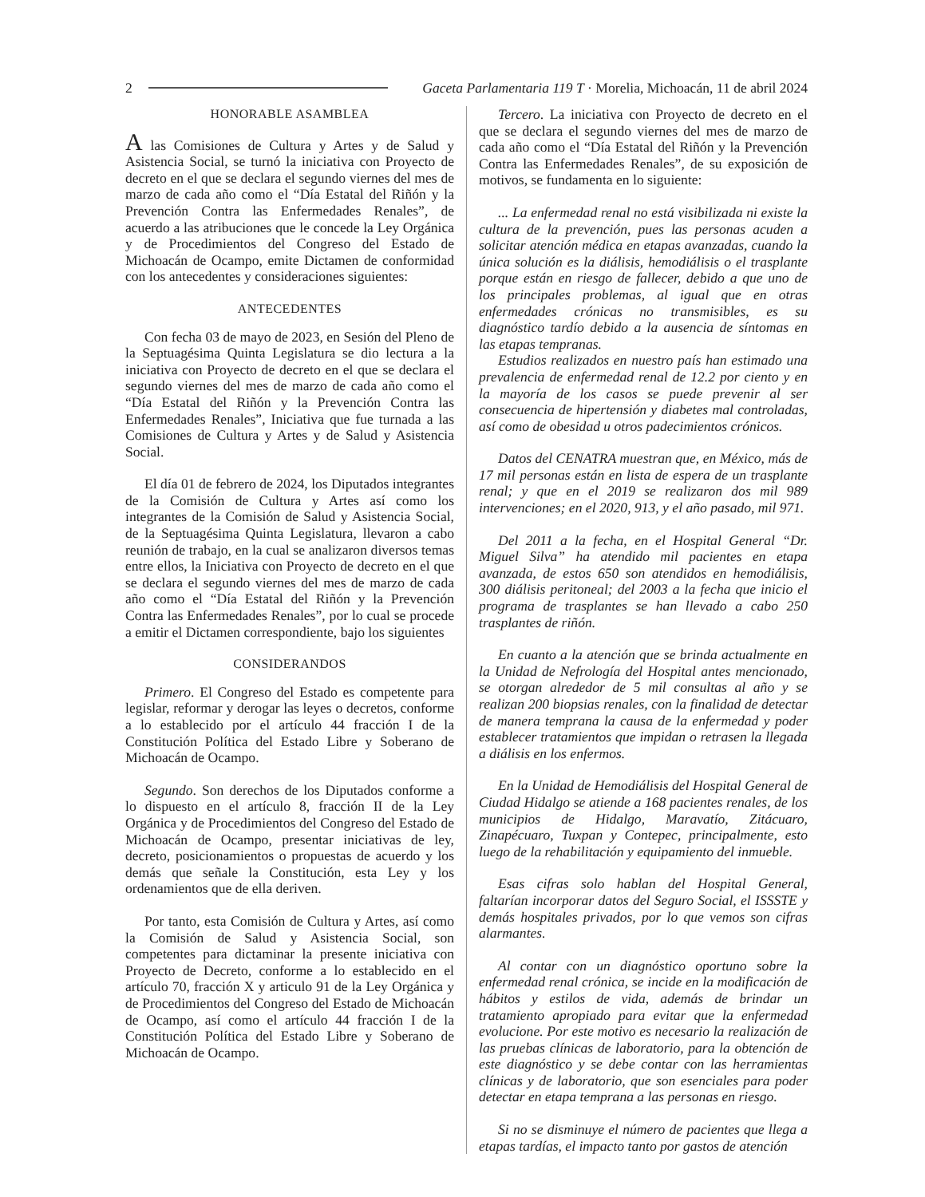2 Gaceta Parlamentaria 119 T · Morelia, Michoacán, 11 de abril 2024
HONORABLE ASAMBLEA
A las Comisiones de Cultura y Artes y de Salud y Asistencia Social, se turnó la iniciativa con Proyecto de decreto en el que se declara el segundo viernes del mes de marzo de cada año como el “Día Estatal del Riñón y la Prevención Contra las Enfermedades Renales”, de acuerdo a las atribuciones que le concede la Ley Orgánica y de Procedimientos del Congreso del Estado de Michoacán de Ocampo, emite Dictamen de conformidad con los antecedentes y consideraciones siguientes:
ANTECEDENTES
Con fecha 03 de mayo de 2023, en Sesión del Pleno de la Septuagésima Quinta Legislatura se dio lectura a la iniciativa con Proyecto de decreto en el que se declara el segundo viernes del mes de marzo de cada año como el “Día Estatal del Riñón y la Prevención Contra las Enfermedades Renales”, Iniciativa que fue turnada a las Comisiones de Cultura y Artes y de Salud y Asistencia Social.
El día 01 de febrero de 2024, los Diputados integrantes de la Comisión de Cultura y Artes así como los integrantes de la Comisión de Salud y Asistencia Social, de la Septuagésima Quinta Legislatura, llevaron a cabo reunión de trabajo, en la cual se analizaron diversos temas entre ellos, la Iniciativa con Proyecto de decreto en el que se declara el segundo viernes del mes de marzo de cada año como el “Día Estatal del Riñón y la Prevención Contra las Enfermedades Renales”, por lo cual se procede a emitir el Dictamen correspondiente, bajo los siguientes
CONSIDERANDOS
Primero. El Congreso del Estado es competente para legislar, reformar y derogar las leyes o decretos, conforme a lo establecido por el artículo 44 fracción I de la Constitución Política del Estado Libre y Soberano de Michoacán de Ocampo.
Segundo. Son derechos de los Diputados conforme a lo dispuesto en el artículo 8, fracción II de la Ley Orgánica y de Procedimientos del Congreso del Estado de Michoacán de Ocampo, presentar iniciativas de ley, decreto, posicionamientos o propuestas de acuerdo y los demás que señale la Constitución, esta Ley y los ordenamientos que de ella deriven.
Por tanto, esta Comisión de Cultura y Artes, así como la Comisión de Salud y Asistencia Social, son competentes para dictaminar la presente iniciativa con Proyecto de Decreto, conforme a lo establecido en el artículo 70, fracción X y articulo 91 de la Ley Orgánica y de Procedimientos del Congreso del Estado de Michoacán de Ocampo, así como el artículo 44 fracción I de la Constitución Política del Estado Libre y Soberano de Michoacán de Ocampo.
Tercero. La iniciativa con Proyecto de decreto en el que se declara el segundo viernes del mes de marzo de cada año como el “Día Estatal del Riñón y la Prevención Contra las Enfermedades Renales”, de su exposición de motivos, se fundamenta en lo siguiente:
... La enfermedad renal no está visibilizada ni existe la cultura de la prevención, pues las personas acuden a solicitar atención médica en etapas avanzadas, cuando la única solución es la diálisis, hemodiálisis o el trasplante porque están en riesgo de fallecer, debido a que uno de los principales problemas, al igual que en otras enfermedades crónicas no transmisibles, es su diagnóstico tardío debido a la ausencia de síntomas en las etapas tempranas.
Estudios realizados en nuestro país han estimado una prevalencia de enfermedad renal de 12.2 por ciento y en la mayoría de los casos se puede prevenir al ser consecuencia de hipertensión y diabetes mal controladas, así como de obesidad u otros padecimientos crónicos.
Datos del CENATRA muestran que, en México, más de 17 mil personas están en lista de espera de un trasplante renal; y que en el 2019 se realizaron dos mil 989 intervenciones; en el 2020, 913, y el año pasado, mil 971.
Del 2011 a la fecha, en el Hospital General “Dr. Miguel Silva” ha atendido mil pacientes en etapa avanzada, de estos 650 son atendidos en hemodiálisis, 300 diálisis peritoneal; del 2003 a la fecha que inicio el programa de trasplantes se han llevado a cabo 250 trasplantes de riñón.
En cuanto a la atención que se brinda actualmente en la Unidad de Nefrología del Hospital antes mencionado, se otorgan alrededor de 5 mil consultas al año y se realizan 200 biopsias renales, con la finalidad de detectar de manera temprana la causa de la enfermedad y poder establecer tratamientos que impidan o retrasen la llegada a diálisis en los enfermos.
En la Unidad de Hemodiálisis del Hospital General de Ciudad Hidalgo se atiende a 168 pacientes renales, de los municipios de Hidalgo, Maravatío, Zitácuaro, Zinapécuaro, Tuxpan y Contepec, principalmente, esto luego de la rehabilitación y equipamiento del inmueble.
Esas cifras solo hablan del Hospital General, faltarían incorporar datos del Seguro Social, el ISSSTE y demás hospitales privados, por lo que vemos son cifras alarmantes.
Al contar con un diagnóstico oportuno sobre la enfermedad renal crónica, se incide en la modificación de hábitos y estilos de vida, además de brindar un tratamiento apropiado para evitar que la enfermedad evolucione. Por este motivo es necesario la realización de las pruebas clínicas de laboratorio, para la obtención de este diagnóstico y se debe contar con las herramientas clínicas y de laboratorio, que son esenciales para poder detectar en etapa temprana a las personas en riesgo.
Si no se disminuye el número de pacientes que llega a etapas tardías, el impacto tanto por gastos de atención